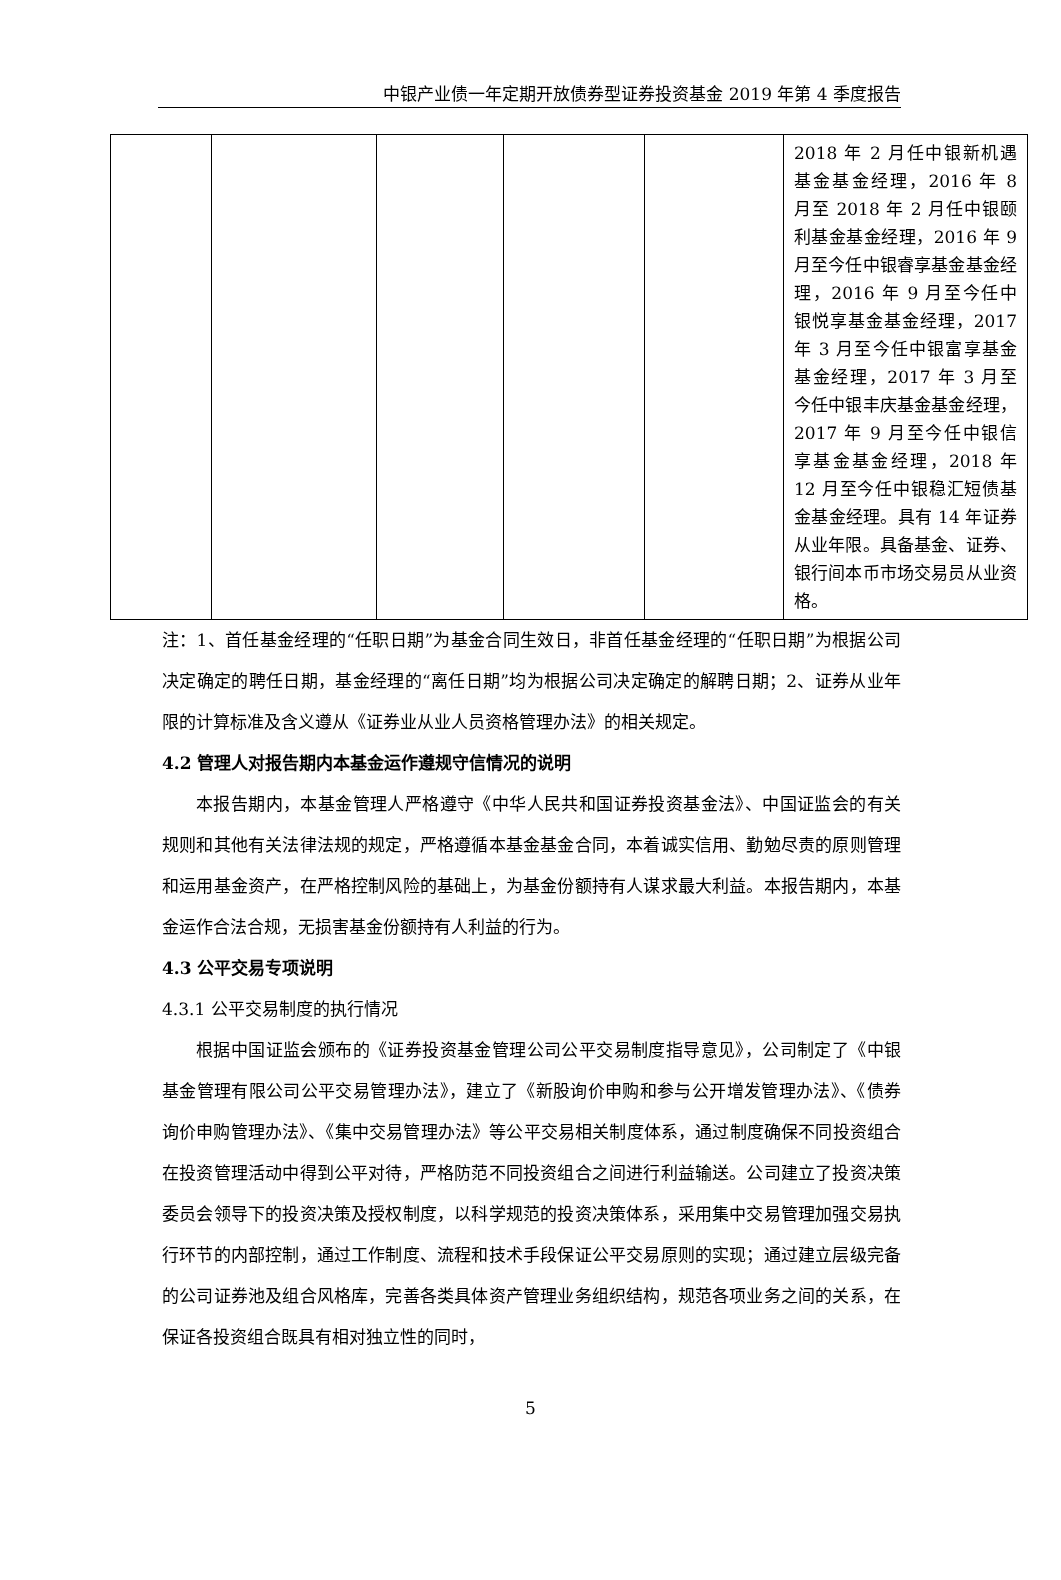中银产业债一年定期开放债券型证券投资基金 2019 年第 4 季度报告
| | | | | | 2018 年 2 月任中银新机遇基金基金经理，2016 年 8 月至 2018 年 2 月任中银颐利基金基金经理，2016 年 9 月至今任中银睿享基金基金经理，2016 年 9 月至今任中银悦享基金基金经理，2017 年 3 月至今任中银富享基金基金经理，2017 年 3 月至今任中银丰庆基金基金经理，2017 年 9 月至今任中银信享基金基金经理，2018 年 12 月至今任中银稳汇短债基金基金经理。具有 14 年证券从业年限。具备基金、证券、银行间本币市场交易员从业资格。 |
注：1、首任基金经理的“任职日期”为基金合同生效日，非首任基金经理的“任职日期”为根据公司决定确定的聘任日期，基金经理的“离任日期”均为根据公司决定确定的解聘日期；2、证券从业年限的计算标准及含义遵从《证券业从业人员资格管理办法》的相关规定。
4.2 管理人对报告期内本基金运作遵规守信情况的说明
本报告期内，本基金管理人严格遵守《中华人民共和国证券投资基金法》、中国证监会的有关规则和其他有关法律法规的规定，严格遵循本基金基金合同，本着诚实信用、勤勉尽责的原则管理和运用基金资产，在严格控制风险的基础上，为基金份额持有人谋求最大利益。本报告期内，本基金运作合法合规，无损害基金份额持有人利益的行为。
4.3 公平交易专项说明
4.3.1 公平交易制度的执行情况
根据中国证监会颁布的《证券投资基金管理公司公平交易制度指导意见》，公司制定了《中银基金管理有限公司公平交易管理办法》，建立了《新股询价申购和参与公开增发管理办法》、《债券询价申购管理办法》、《集中交易管理办法》等公平交易相关制度体系，通过制度确保不同投资组合在投资管理活动中得到公平对待，严格防范不同投资组合之间进行利益输送。公司建立了投资决策委员会领导下的投资决策及授权制度，以科学规范的投资决策体系，采用集中交易管理加强交易执行环节的内部控制，通过工作制度、流程和技术手段保证公平交易原则的实现；通过建立层级完备的公司证券池及组合风格库，完善各类具体资产管理业务组织结构，规范各项业务之间的关系，在保证各投资组合既具有相对独立性的同时，
5